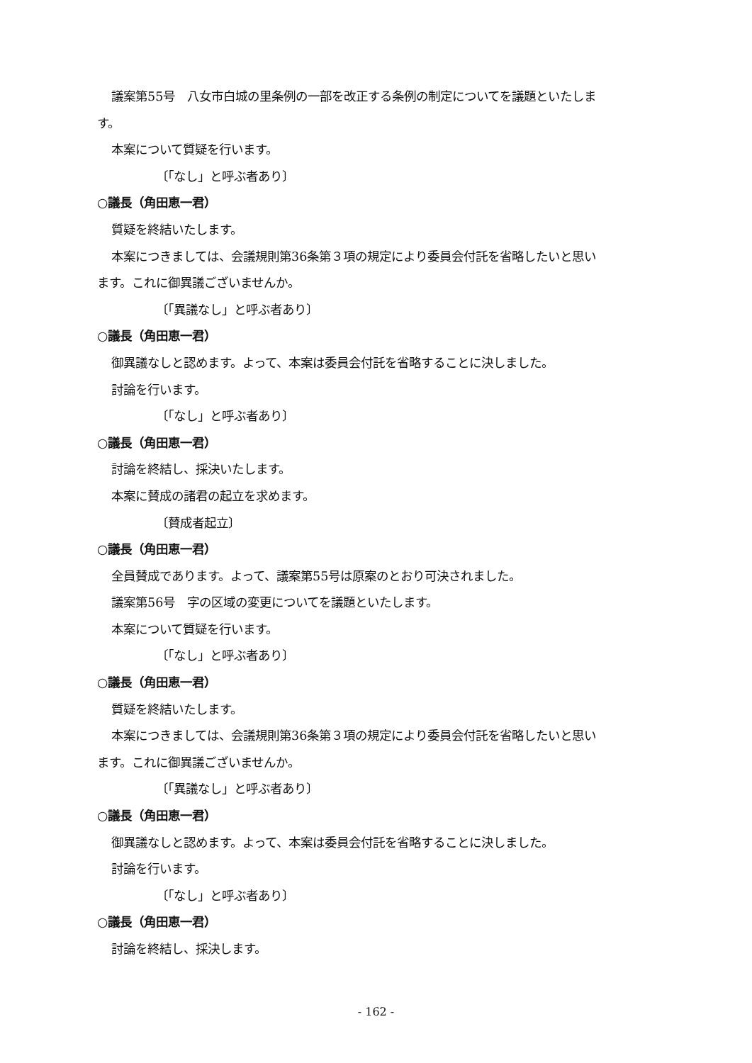議案第55号　八女市白城の里条例の一部を改正する条例の制定についてを議題といたしま
す。
本案について質疑を行います。
〔「なし」と呼ぶ者あり〕
○議長（角田恵一君）
質疑を終結いたします。
本案につきましては、会議規則第36条第３項の規定により委員会付託を省略したいと思い
ます。これに御異議ございませんか。
〔「異議なし」と呼ぶ者あり〕
○議長（角田恵一君）
御異議なしと認めます。よって、本案は委員会付託を省略することに決しました。
討論を行います。
〔「なし」と呼ぶ者あり〕
○議長（角田恵一君）
討論を終結し、採決いたします。
本案に賛成の諸君の起立を求めます。
〔賛成者起立〕
○議長（角田恵一君）
全員賛成であります。よって、議案第55号は原案のとおり可決されました。
議案第56号　字の区域の変更についてを議題といたします。
本案について質疑を行います。
〔「なし」と呼ぶ者あり〕
○議長（角田恵一君）
質疑を終結いたします。
本案につきましては、会議規則第36条第３項の規定により委員会付託を省略したいと思い
ます。これに御異議ございませんか。
〔「異議なし」と呼ぶ者あり〕
○議長（角田恵一君）
御異議なしと認めます。よって、本案は委員会付託を省略することに決しました。
討論を行います。
〔「なし」と呼ぶ者あり〕
○議長（角田恵一君）
討論を終結し、採決します。
- 162 -